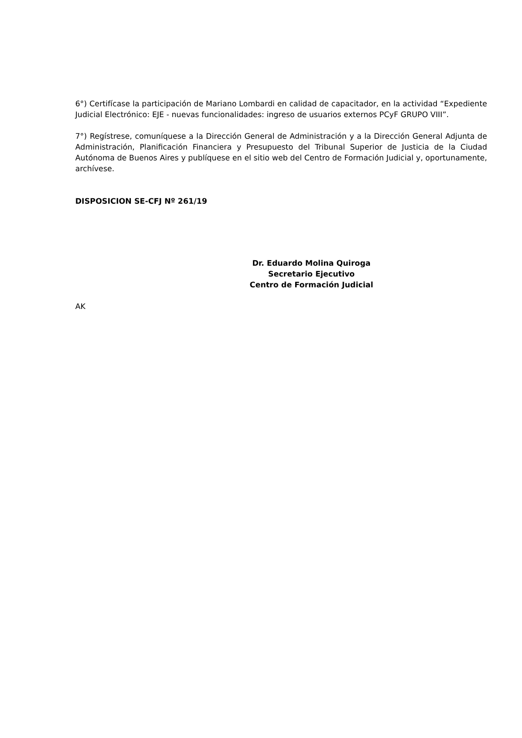6°) Certifícase la participación de Mariano Lombardi en calidad de capacitador, en la actividad “Expediente Judicial Electrónico: EJE - nuevas funcionalidades: ingreso de usuarios externos PCyF GRUPO VIII”.
7°) Regístrese, comuníquese a la Dirección General de Administración y a la Dirección General Adjunta de Administración, Planificación Financiera y Presupuesto del Tribunal Superior de Justicia de la Ciudad Autónoma de Buenos Aires y publíquese en el sitio web del Centro de Formación Judicial y, oportunamente, archívese.
DISPOSICION SE-CFJ Nº 261/19
Dr. Eduardo Molina Quiroga
Secretario Ejecutivo
Centro de Formación Judicial
AK